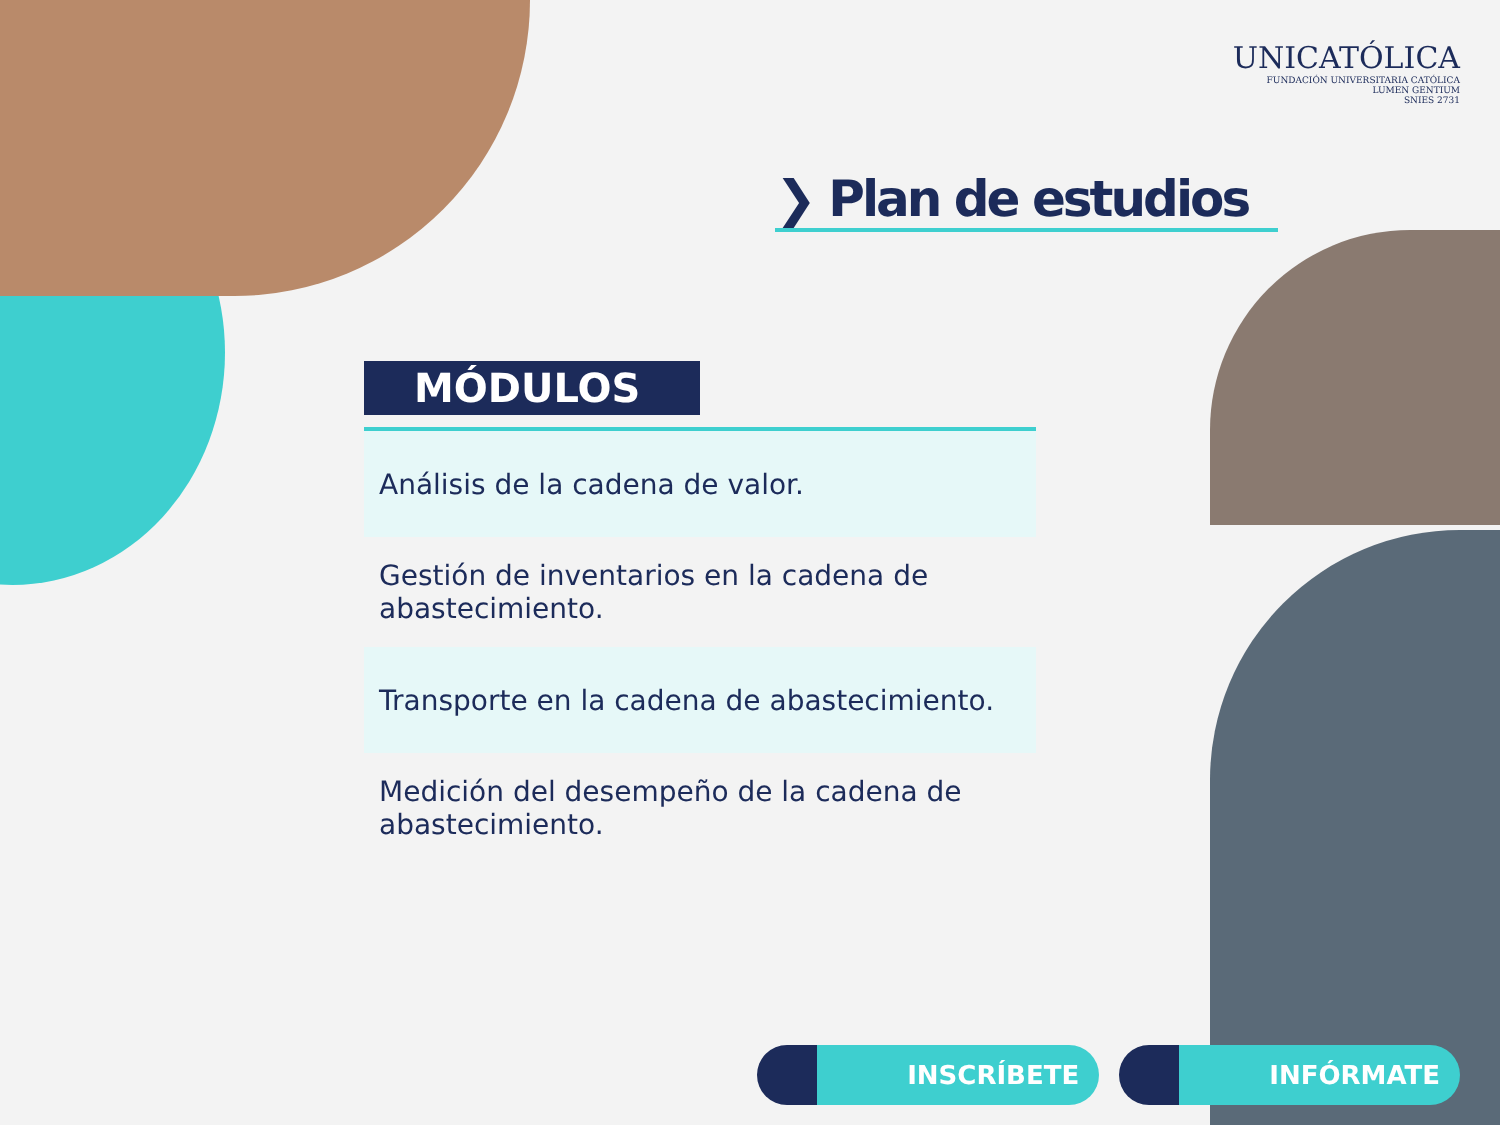UNICATÓLICA
FUNDACIÓN UNIVERSITARIA CATÓLICA
LUMEN GENTIUM
SNIES 2731
❯ Plan de estudios
MÓDULOS
| Análisis de la cadena de valor. |
| Gestión de inventarios en la cadena de abastecimiento. |
| Transporte en la cadena de abastecimiento. |
| Medición del desempeño de la cadena de abastecimiento. |
INSCRÍBETE INFÓRMATE